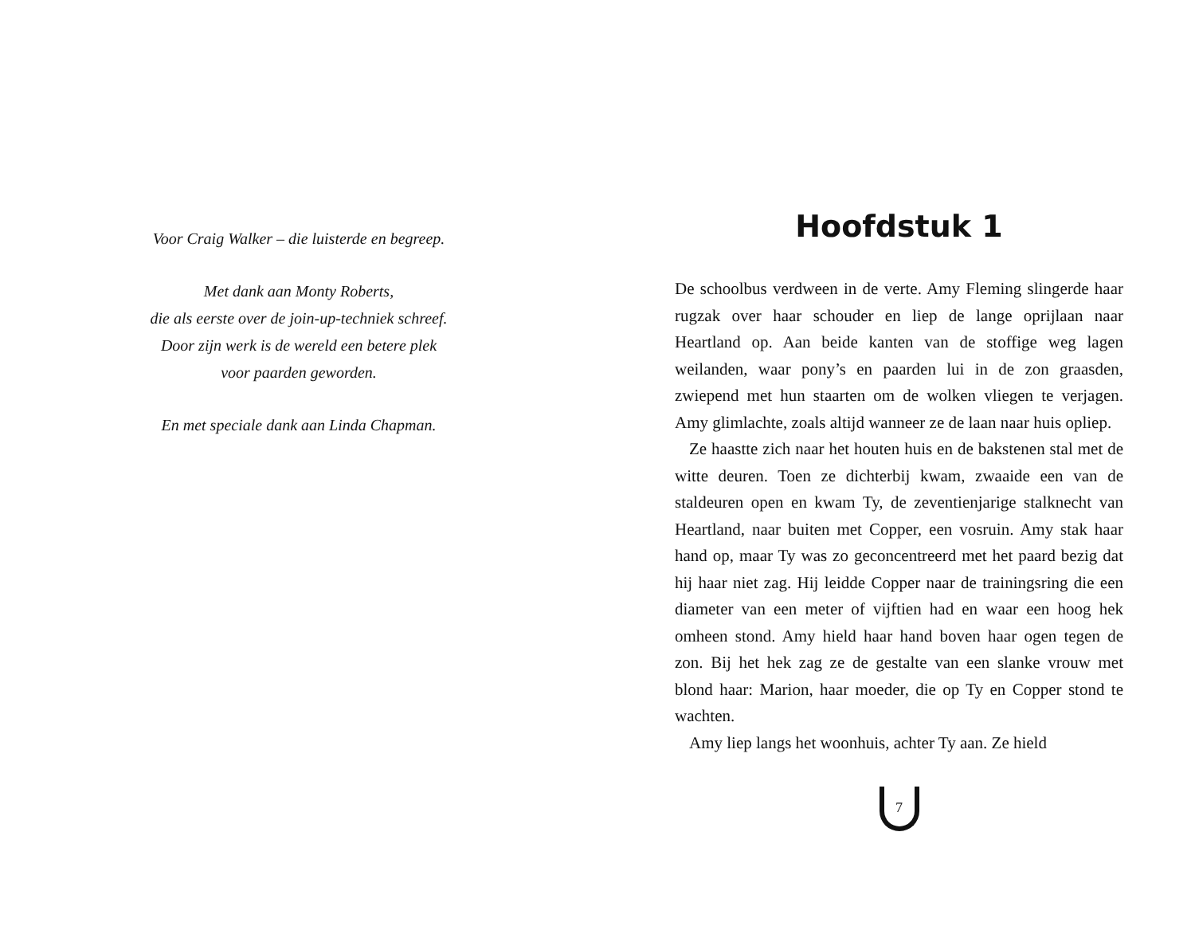Voor Craig Walker – die luisterde en begreep.
Met dank aan Monty Roberts,
die als eerste over de join-up-techniek schreef.
Door zijn werk is de wereld een betere plek
voor paarden geworden.
En met speciale dank aan Linda Chapman.
Hoofdstuk 1
De schoolbus verdween in de verte. Amy Fleming slingerde haar rugzak over haar schouder en liep de lange oprijlaan naar Heartland op. Aan beide kanten van de stoffige weg lagen weilanden, waar pony’s en paarden lui in de zon graasden, zwiepend met hun staarten om de wolken vliegen te verjagen. Amy glimlachte, zoals altijd wanneer ze de laan naar huis opliep.
Ze haastte zich naar het houten huis en de bakstenen stal met de witte deuren. Toen ze dichterbij kwam, zwaaide een van de staldeuren open en kwam Ty, de zeventienjarige stalknecht van Heartland, naar buiten met Copper, een vosruin. Amy stak haar hand op, maar Ty was zo geconcentreerd met het paard bezig dat hij haar niet zag. Hij leidde Copper naar de trainingsring die een diameter van een meter of vijftien had en waar een hoog hek omheen stond. Amy hield haar hand boven haar ogen tegen de zon. Bij het hek zag ze de gestalte van een slanke vrouw met blond haar: Marion, haar moeder, die op Ty en Copper stond te wachten.
Amy liep langs het woonhuis, achter Ty aan. Ze hield
7